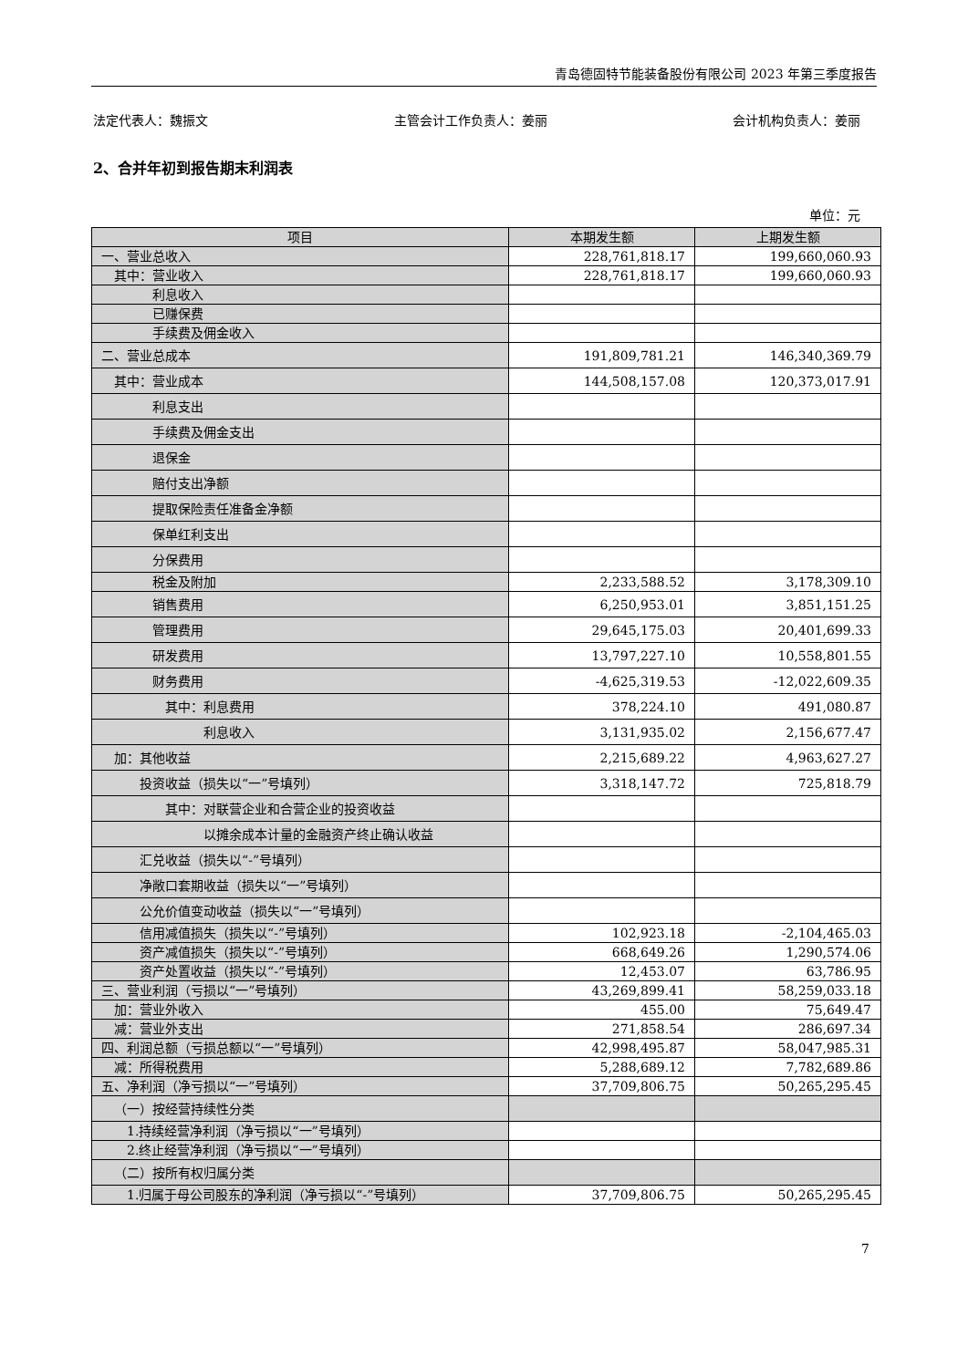青岛德固特节能装备股份有限公司 2023 年第三季度报告
法定代表人：魏振文 主管会计工作负责人：姜丽 会计机构负责人：姜丽
2、合并年初到报告期末利润表
单位：元
| 项目 | 本期发生额 | 上期发生额 |
| --- | --- | --- |
| 一、营业总收入 | 228,761,818.17 | 199,660,060.93 |
| 其中：营业收入 | 228,761,818.17 | 199,660,060.93 |
| 利息收入 | | |
| 已赚保费 | | |
| 手续费及佣金收入 | | |
| 二、营业总成本 | 191,809,781.21 | 146,340,369.79 |
| 其中：营业成本 | 144,508,157.08 | 120,373,017.91 |
| 利息支出 | | |
| 手续费及佣金支出 | | |
| 退保金 | | |
| 赔付支出净额 | | |
| 提取保险责任准备金净额 | | |
| 保单红利支出 | | |
| 分保费用 | | |
| 税金及附加 | 2,233,588.52 | 3,178,309.10 |
| 销售费用 | 6,250,953.01 | 3,851,151.25 |
| 管理费用 | 29,645,175.03 | 20,401,699.33 |
| 研发费用 | 13,797,227.10 | 10,558,801.55 |
| 财务费用 | -4,625,319.53 | -12,022,609.35 |
| 其中：利息费用 | 378,224.10 | 491,080.87 |
| 利息收入 | 3,131,935.02 | 2,156,677.47 |
| 加：其他收益 | 2,215,689.22 | 4,963,627.27 |
| 投资收益（损失以“一”号填列） | 3,318,147.72 | 725,818.79 |
| 其中：对联营企业和合营企业的投资收益 | | |
| 以摊余成本计量的金融资产终止确认收益 | | |
| 汇兑收益（损失以“-”号填列） | | |
| 净敞口套期收益（损失以“一”号填列） | | |
| 公允价值变动收益（损失以“一”号填列） | | |
| 信用减值损失（损失以“-”号填列） | 102,923.18 | -2,104,465.03 |
| 资产减值损失（损失以“-”号填列） | 668,649.26 | 1,290,574.06 |
| 资产处置收益（损失以“-”号填列） | 12,453.07 | 63,786.95 |
| 三、营业利润（亏损以“一”号填列） | 43,269,899.41 | 58,259,033.18 |
| 加：营业外收入 | 455.00 | 75,649.47 |
| 减：营业外支出 | 271,858.54 | 286,697.34 |
| 四、利润总额（亏损总额以“一”号填列） | 42,998,495.87 | 58,047,985.31 |
| 减：所得税费用 | 5,288,689.12 | 7,782,689.86 |
| 五、净利润（净亏损以“一”号填列） | 37,709,806.75 | 50,265,295.45 |
| （一）按经营持续性分类 | | |
| 1.持续经营净利润（净亏损以“一”号填列） | | |
| 2.终止经营净利润（净亏损以“一”号填列） | | |
| （二）按所有权归属分类 | | |
| 1.归属于母公司股东的净利润（净亏损以“-”号填列） | 37,709,806.75 | 50,265,295.45 |
7